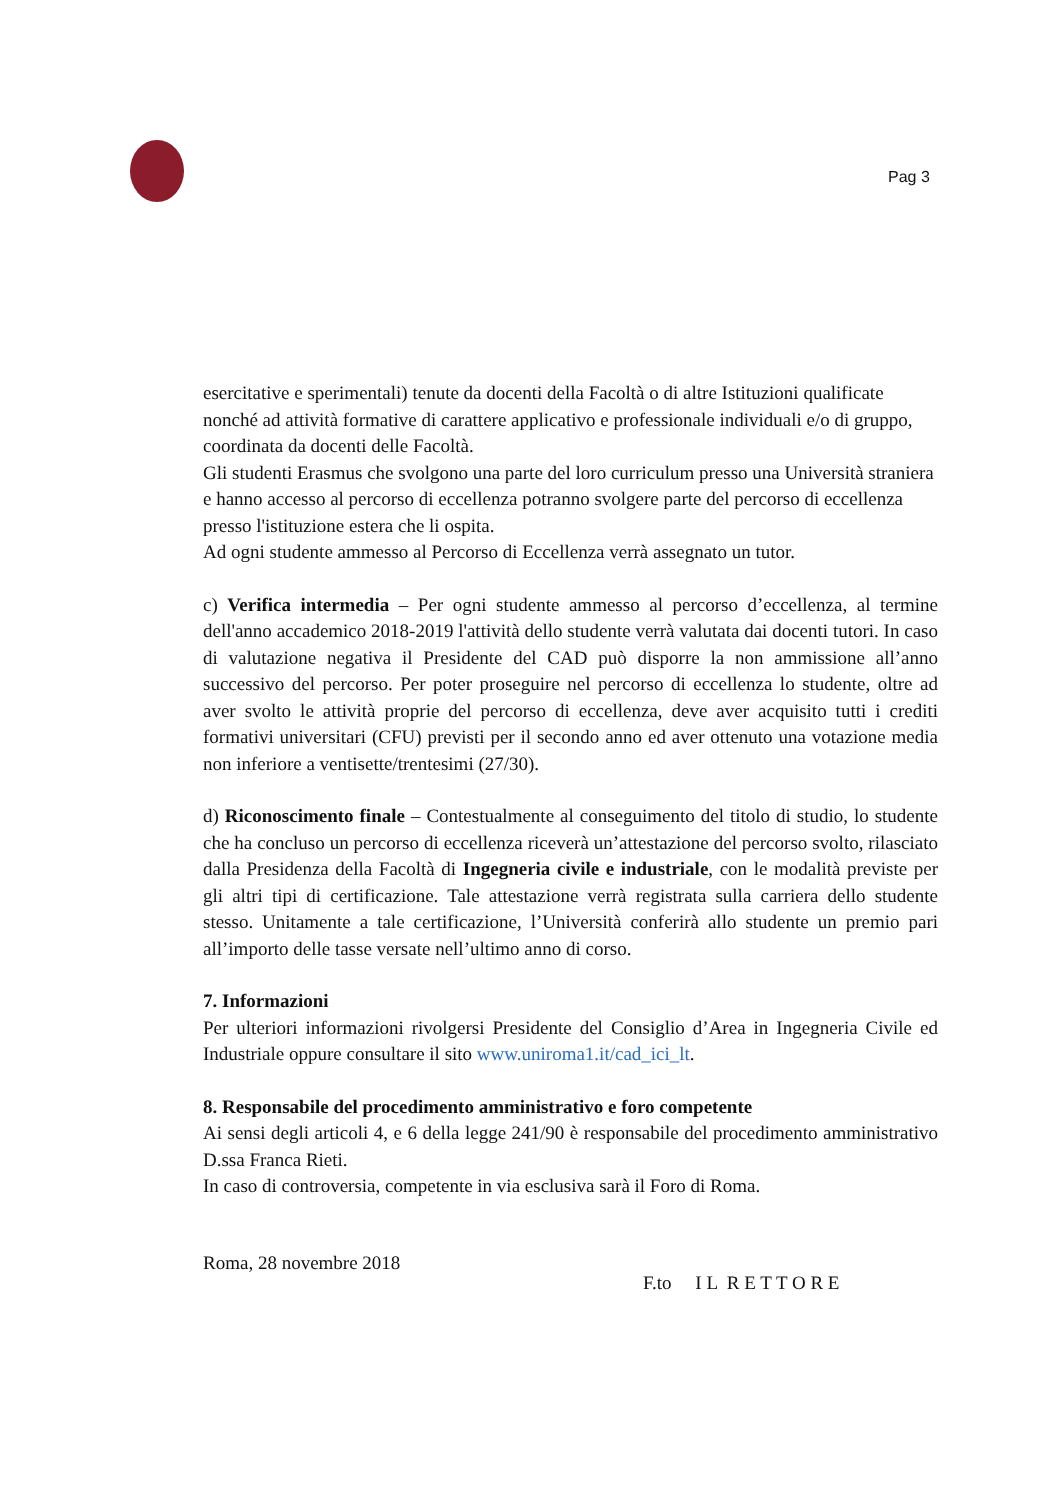Pag 3
esercitative e sperimentali) tenute da docenti della Facoltà o di altre Istituzioni qualificate nonché ad attività formative di carattere applicativo e professionale individuali e/o di gruppo, coordinata da docenti delle Facoltà.
Gli studenti Erasmus che svolgono una parte del loro curriculum presso una Università straniera e hanno accesso al percorso di eccellenza potranno svolgere parte del percorso di eccellenza presso l'istituzione estera che li ospita.
Ad ogni studente ammesso al Percorso di Eccellenza verrà assegnato un tutor.
c) Verifica intermedia – Per ogni studente ammesso al percorso d’eccellenza, al termine dell'anno accademico 2018-2019 l'attività dello studente verrà valutata dai docenti tutori. In caso di valutazione negativa il Presidente del CAD può disporre la non ammissione all’anno successivo del percorso. Per poter proseguire nel percorso di eccellenza lo studente, oltre ad aver svolto le attività proprie del percorso di eccellenza, deve aver acquisito tutti i crediti formativi universitari (CFU) previsti per il secondo anno ed aver ottenuto una votazione media non inferiore a ventisette/trentesimi (27/30).
d) Riconoscimento finale – Contestualmente al conseguimento del titolo di studio, lo studente che ha concluso un percorso di eccellenza riceverà un’attestazione del percorso svolto, rilasciato dalla Presidenza della Facoltà di Ingegneria civile e industriale, con le modalità previste per gli altri tipi di certificazione. Tale attestazione verrà registrata sulla carriera dello studente stesso. Unitamente a tale certificazione, l’Università conferirà allo studente un premio pari all’importo delle tasse versate nell’ultimo anno di corso.
7. Informazioni
Per ulteriori informazioni rivolgersi Presidente del Consiglio d’Area in Ingegneria Civile ed Industriale oppure consultare il sito www.uniroma1.it/cad_ici_lt.
8. Responsabile del procedimento amministrativo e foro competente
Ai sensi degli articoli 4, e 6 della legge 241/90 è responsabile del procedimento amministrativo D.ssa Franca Rieti.
In caso di controversia, competente in via esclusiva sarà il Foro di Roma.
Roma, 28 novembre 2018
F.to I L R E T T O R E